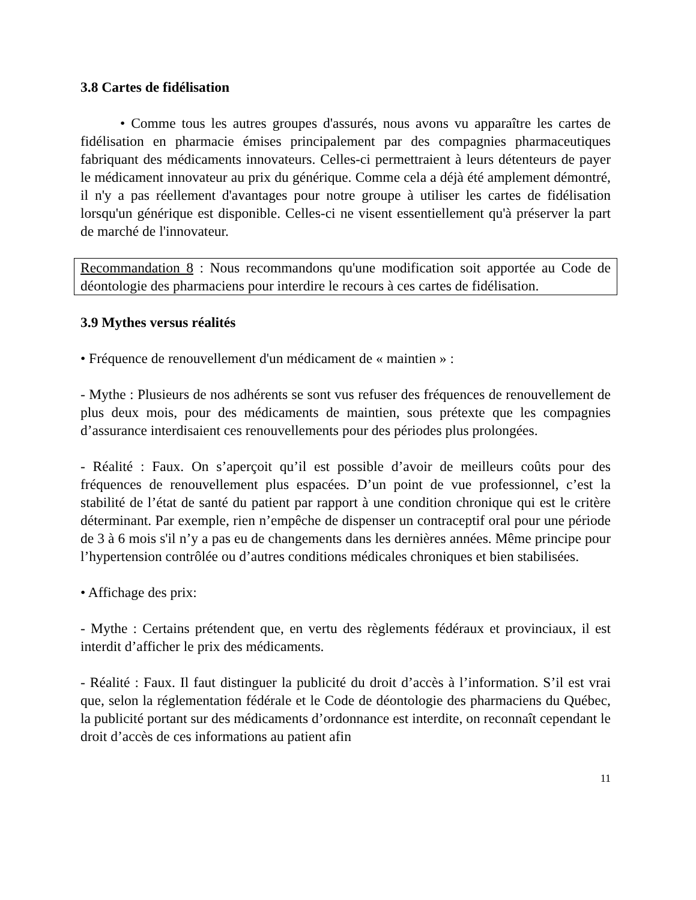3.8 Cartes de fidélisation
• Comme tous les autres groupes d'assurés, nous avons vu apparaître les cartes de fidélisation en pharmacie émises principalement par des compagnies pharmaceutiques fabriquant des médicaments innovateurs. Celles-ci permettraient à leurs détenteurs de payer le médicament innovateur au prix du générique. Comme cela a déjà été amplement démontré, il n'y a pas réellement d'avantages pour notre groupe à utiliser les cartes de fidélisation lorsqu'un générique est disponible. Celles-ci ne visent essentiellement qu'à préserver la part de marché de l'innovateur.
Recommandation 8 : Nous recommandons qu'une modification soit apportée au Code de déontologie des pharmaciens pour interdire le recours à ces cartes de fidélisation.
3.9 Mythes versus réalités
• Fréquence de renouvellement d'un médicament de « maintien » :
- Mythe : Plusieurs de nos adhérents se sont vus refuser des fréquences de renouvellement de plus deux mois, pour des médicaments de maintien, sous prétexte que les compagnies d’assurance interdisaient ces renouvellements pour des périodes plus prolongées.
- Réalité : Faux. On s’aperçoit qu’il est possible d’avoir de meilleurs coûts pour des fréquences de renouvellement plus espacées. D’un point de vue professionnel, c’est la stabilité de l’état de santé du patient par rapport à une condition chronique qui est le critère déterminant. Par exemple, rien n’empêche de dispenser un contraceptif oral pour une période de 3 à 6 mois s'il n’y a pas eu de changements dans les dernières années. Même principe pour l’hypertension contrôlée ou d’autres conditions médicales chroniques et bien stabilisées.
• Affichage des prix:
- Mythe : Certains prétendent que, en vertu des règlements fédéraux et provinciaux, il est interdit d’afficher le prix des médicaments.
- Réalité : Faux. Il faut distinguer la publicité du droit d’accès à l’information. S’il est vrai que, selon la réglementation fédérale et le Code de déontologie des pharmaciens du Québec, la publicité portant sur des médicaments d’ordonnance est interdite, on reconnaît cependant le droit d’accès de ces informations au patient afin
11